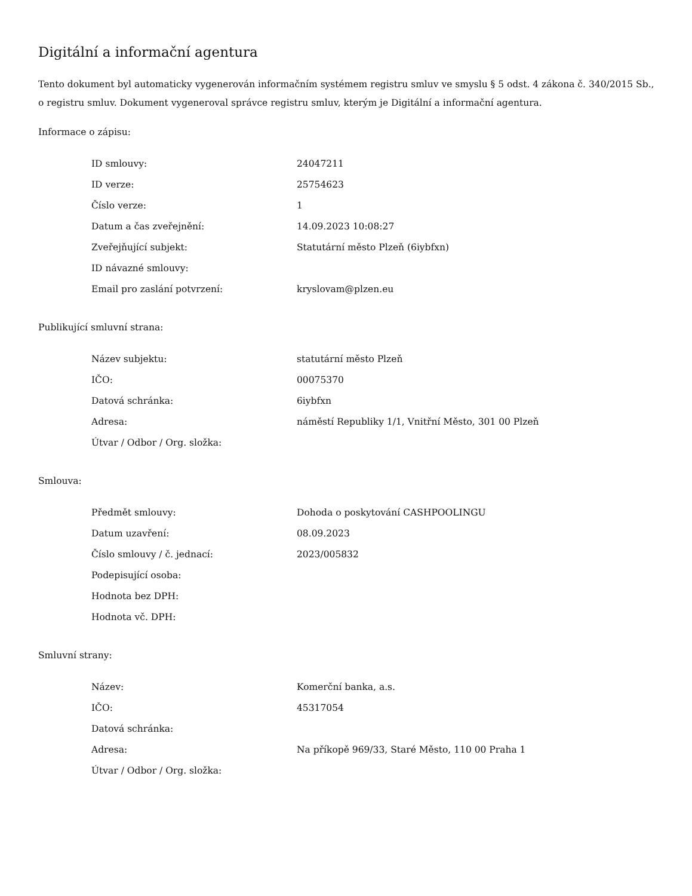Digitální a informační agentura
Tento dokument byl automaticky vygenerován informačním systémem registru smluv ve smyslu § 5 odst. 4 zákona č. 340/2015 Sb., o registru smluv. Dokument vygeneroval správce registru smluv, kterým je Digitální a informační agentura.
Informace o zápisu:
| ID smlouvy: | 24047211 |
| ID verze: | 25754623 |
| Číslo verze: | 1 |
| Datum a čas zveřejnění: | 14.09.2023 10:08:27 |
| Zveřejňující subjekt: | Statutární město Plzeň (6iybfxn) |
| ID návazné smlouvy: | |
| Email pro zaslání potvrzení: | kryslovam@plzen.eu |
Publikující smluvní strana:
| Název subjektu: | statutární město Plzeň |
| IČO: | 00075370 |
| Datová schránka: | 6iybfxn |
| Adresa: | náměstí Republiky 1/1, Vnitřní Město, 301 00 Plzeň |
| Útvar / Odbor / Org. složka: | |
Smlouva:
| Předmět smlouvy: | Dohoda o poskytování CASHPOOLINGU |
| Datum uzavření: | 08.09.2023 |
| Číslo smlouvy / č. jednací: | 2023/005832 |
| Podepisující osoba: | |
| Hodnota bez DPH: | |
| Hodnota vč. DPH: | |
Smluvní strany:
| Název: | Komerční banka, a.s. |
| IČO: | 45317054 |
| Datová schránka: | |
| Adresa: | Na příkopě 969/33, Staré Město, 110 00 Praha 1 |
| Útvar / Odbor / Org. složka: | |